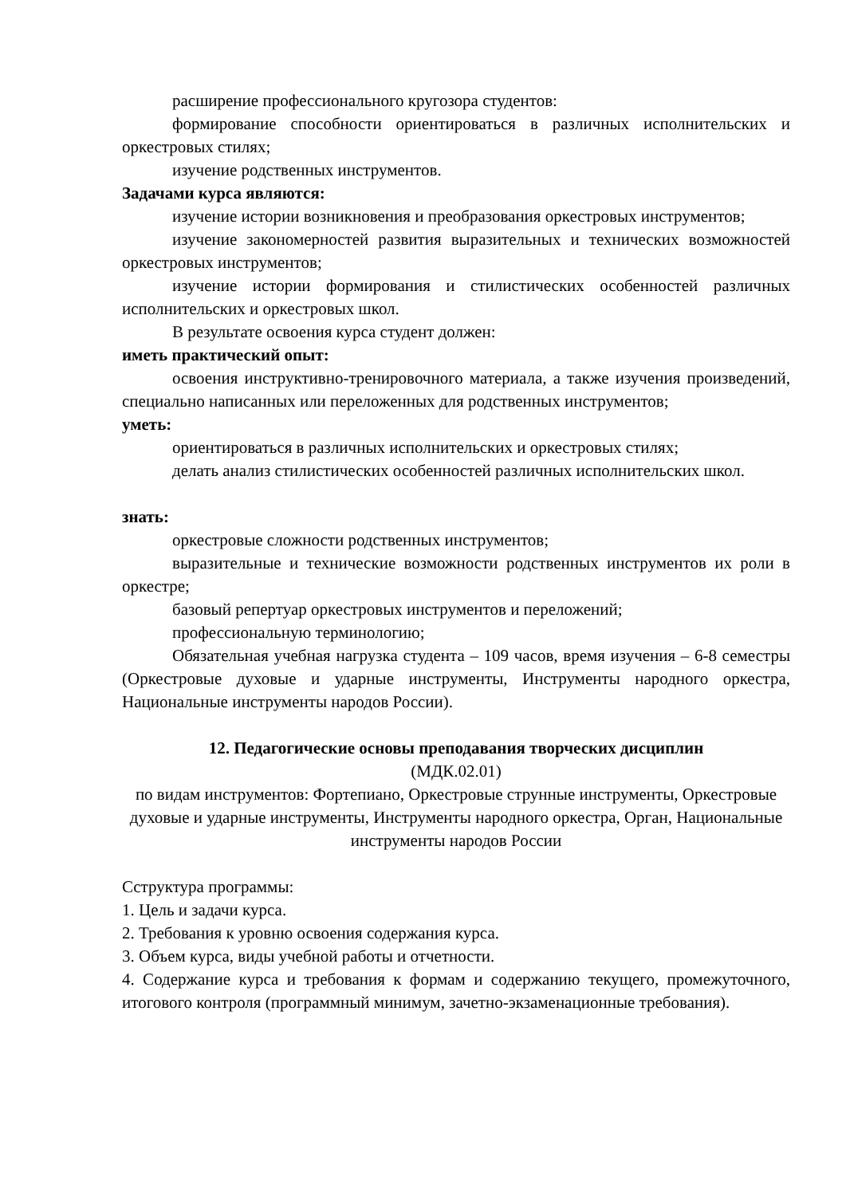расширение профессионального кругозора студентов:
формирование способности ориентироваться в различных исполнительских и оркестровых стилях;
изучение родственных инструментов.
Задачами курса являются:
изучение истории возникновения и преобразования оркестровых инструментов;
изучение закономерностей развития выразительных и технических возможностей оркестровых инструментов;
изучение истории формирования и стилистических особенностей различных исполнительских и оркестровых школ.
В результате освоения курса студент должен:
иметь практический опыт:
освоения инструктивно-тренировочного материала, а также изучения произведений, специально написанных или переложенных для родственных инструментов;
уметь:
ориентироваться в различных исполнительских и оркестровых стилях;
делать анализ стилистических особенностей различных исполнительских школ.
знать:
оркестровые сложности родственных инструментов;
выразительные и технические возможности родственных инструментов их роли в оркестре;
базовый репертуар оркестровых инструментов и переложений;
профессиональную терминологию;
Обязательная учебная нагрузка студента – 109 часов, время изучения – 6-8 семестры (Оркестровые духовые и ударные инструменты, Инструменты народного оркестра, Национальные инструменты народов России).
12. Педагогические основы преподавания творческих дисциплин
(МДК.02.01)
по видам инструментов: Фортепиано, Оркестровые струнные инструменты, Оркестровые духовые и ударные инструменты, Инструменты народного оркестра, Орган, Национальные инструменты народов России
Сструктура программы:
1. Цель и задачи курса.
2. Требования к уровню освоения содержания курса.
3. Объем курса, виды учебной работы и отчетности.
4. Содержание курса и требования к формам и содержанию текущего, промежуточного, итогового контроля (программный минимум, зачетно-экзаменационные требования).